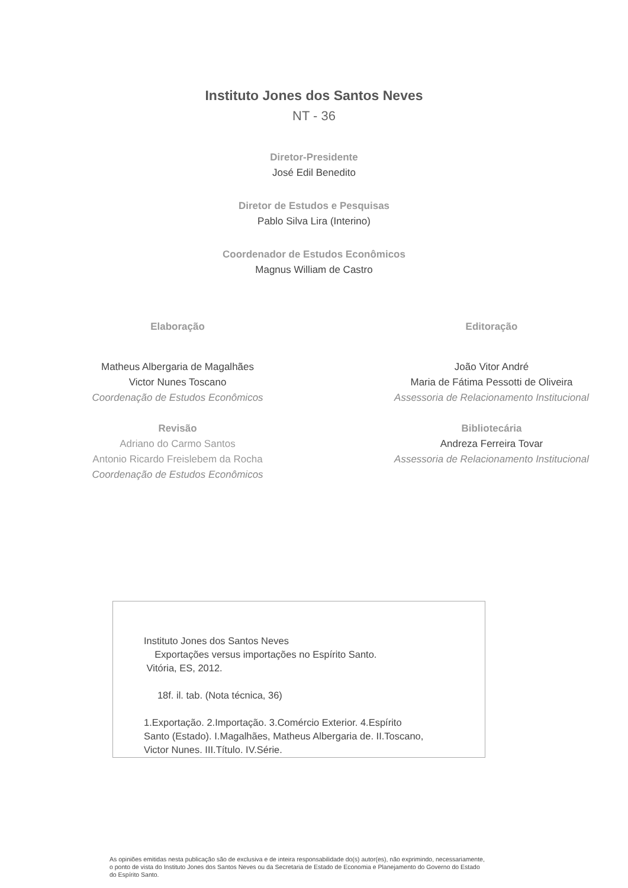Instituto Jones dos Santos Neves
NT - 36
Diretor-Presidente
José Edil Benedito
Diretor de Estudos e Pesquisas
Pablo Silva Lira (Interino)
Coordenador de Estudos Econômicos
Magnus William de Castro
Elaboração
Matheus Albergaria de Magalhães
Victor Nunes Toscano
Coordenação de Estudos Econômicos
Revisão
Adriano do Carmo Santos
Antonio Ricardo Freislebem da Rocha
Coordenação de Estudos Econômicos
Editoração
João Vitor André
Maria de Fátima Pessotti de Oliveira
Assessoria de Relacionamento Institucional
Bibliotecária
Andreza Ferreira Tovar
Assessoria de Relacionamento Institucional
Instituto Jones dos Santos Neves
Exportações versus importações no Espírito Santo.
Vitória, ES, 2012.
18f. il. tab. (Nota técnica, 36)
1.Exportação. 2.Importação. 3.Comércio Exterior. 4.Espírito
Santo (Estado). I.Magalhães, Matheus Albergaria de. II.Toscano,
Victor Nunes. III.Título. IV.Série.
As opiniões emitidas nesta publicação são de exclusiva e de inteira responsabilidade do(s) autor(es), não exprimindo, necessariamente, o ponto de vista do Instituto Jones dos Santos Neves ou da Secretaria de Estado de Economia e Planejamento do Governo do Estado do Espírito Santo.